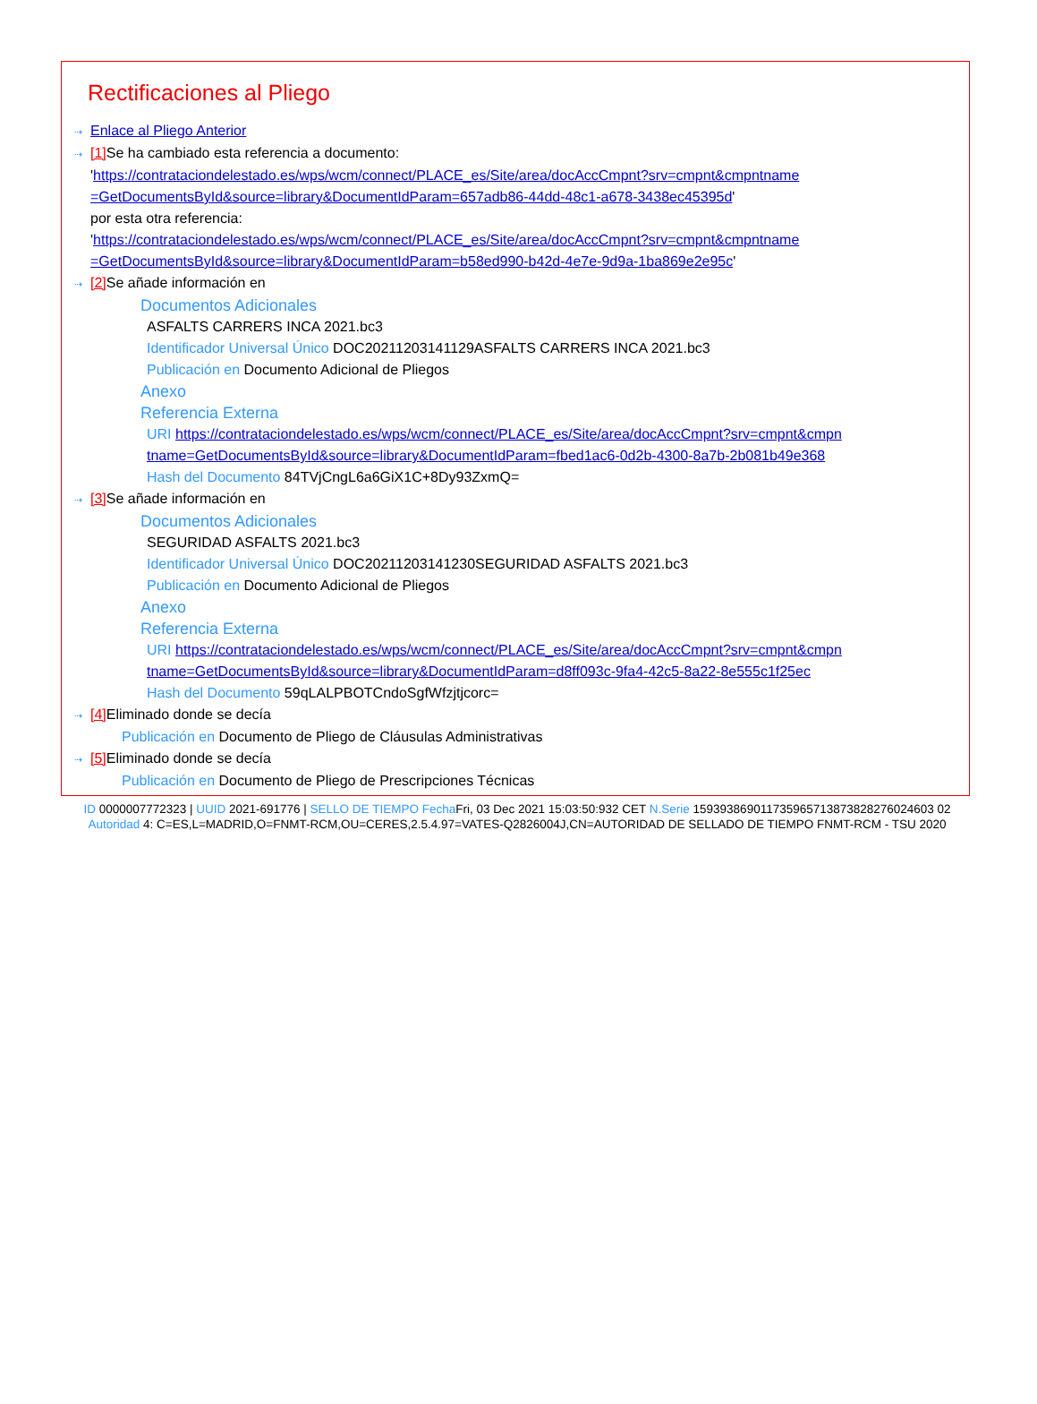Rectificaciones al Pliego
⇢ Enlace al Pliego Anterior
⇢ [1] Se ha cambiado esta referencia a documento:
'https://contrataciondelestado.es/wps/wcm/connect/PLACE_es/Site/area/docAccCmpnt?srv=cmpnt&cmpntname =GetDocumentsById&source=library&DocumentIdParam=657adb86-44dd-48c1-a678-3438ec45395d'
por esta otra referencia:
'https://contrataciondelestado.es/wps/wcm/connect/PLACE_es/Site/area/docAccCmpnt?srv=cmpnt&cmpntname =GetDocumentsById&source=library&DocumentIdParam=b58ed990-b42d-4e7e-9d9a-1ba869e2e95c'
⇢ [2] Se añade información en
Documentos Adicionales
ASFALTS CARRERS INCA 2021.bc3
Identificador Universal Único DOC20211203141129ASFALTS CARRERS INCA 2021.bc3
Publicación en Documento Adicional de Pliegos
Anexo
Referencia Externa
URI https://contrataciondelestado.es/wps/wcm/connect/PLACE_es/Site/area/docAccCmpnt?srv=cmpnt&cmpn tname=GetDocumentsById&source=library&DocumentIdParam=fbed1ac6-0d2b-4300-8a7b-2b081b49e368
Hash del Documento 84TVjCngL6a6GiX1C+8Dy93ZxmQ=
⇢ [3] Se añade información en
Documentos Adicionales
SEGURIDAD ASFALTS 2021.bc3
Identificador Universal Único DOC20211203141230SEGURIDAD ASFALTS 2021.bc3
Publicación en Documento Adicional de Pliegos
Anexo
Referencia Externa
URI https://contrataciondelestado.es/wps/wcm/connect/PLACE_es/Site/area/docAccCmpnt?srv=cmpnt&cmpn tname=GetDocumentsById&source=library&DocumentIdParam=d8ff093c-9fa4-42c5-8a22-8e555c1f25ec
Hash del Documento 59qLALPBOTCndoSgfWfzjtjcorc=
⇢ [4] Eliminado donde se decía
Publicación en Documento de Pliego de Cláusulas Administrativas
⇢ [5] Eliminado donde se decía
Publicación en Documento de Pliego de Prescripciones Técnicas
ID 0000007772323 | UUID 2021-691776 | SELLO DE TIEMPO Fecha Fri, 03 Dec 2021 15:03:50:932 CET N.Serie 159393869011735965713873828276024603 02
Autoridad 4: C=ES,L=MADRID,O=FNMT-RCM,OU=CERES,2.5.4.97=VATES-Q2826004J,CN=AUTORIDAD DE SELLADO DE TIEMPO FNMT-RCM - TSU 2020